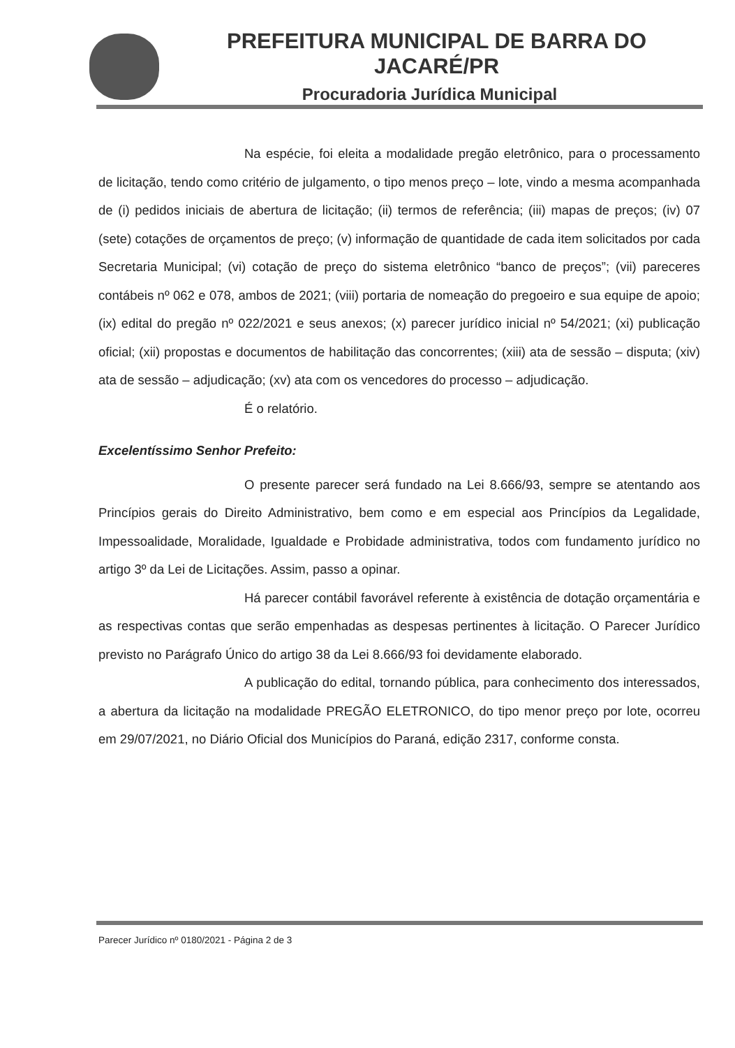PREFEITURA MUNICIPAL DE BARRA DO JACARÉ/PR
Procuradoria Jurídica Municipal
Na espécie, foi eleita a modalidade pregão eletrônico, para o processamento de licitação, tendo como critério de julgamento, o tipo menos preço – lote, vindo a mesma acompanhada de (i) pedidos iniciais de abertura de licitação; (ii) termos de referência; (iii) mapas de preços; (iv) 07 (sete) cotações de orçamentos de preço; (v) informação de quantidade de cada item solicitados por cada Secretaria Municipal; (vi) cotação de preço do sistema eletrônico “banco de preços”; (vii) pareceres contábeis nº 062 e 078, ambos de 2021; (viii) portaria de nomeação do pregoeiro e sua equipe de apoio; (ix) edital do pregão nº 022/2021 e seus anexos; (x) parecer jurídico inicial nº 54/2021; (xi) publicação oficial; (xii) propostas e documentos de habilitação das concorrentes; (xiii) ata de sessão – disputa; (xiv) ata de sessão – adjudicação; (xv) ata com os vencedores do processo – adjudicação.
É o relatório.
Excelentíssimo Senhor Prefeito:
O presente parecer será fundado na Lei 8.666/93, sempre se atentando aos Princípios gerais do Direito Administrativo, bem como e em especial aos Princípios da Legalidade, Impessoalidade, Moralidade, Igualdade e Probidade administrativa, todos com fundamento jurídico no artigo 3º da Lei de Licitações. Assim, passo a opinar.
Há parecer contábil favorável referente à existência de dotação orçamentária e as respectivas contas que serão empenhadas as despesas pertinentes à licitação. O Parecer Jurídico previsto no Parágrafo Único do artigo 38 da Lei 8.666/93 foi devidamente elaborado.
A publicação do edital, tornando pública, para conhecimento dos interessados, a abertura da licitação na modalidade PREGÃO ELETRONICO, do tipo menor preço por lote, ocorreu em 29/07/2021, no Diário Oficial dos Municípios do Paraná, edição 2317, conforme consta.
Parecer Jurídico nº 0180/2021 - Página 2 de 3